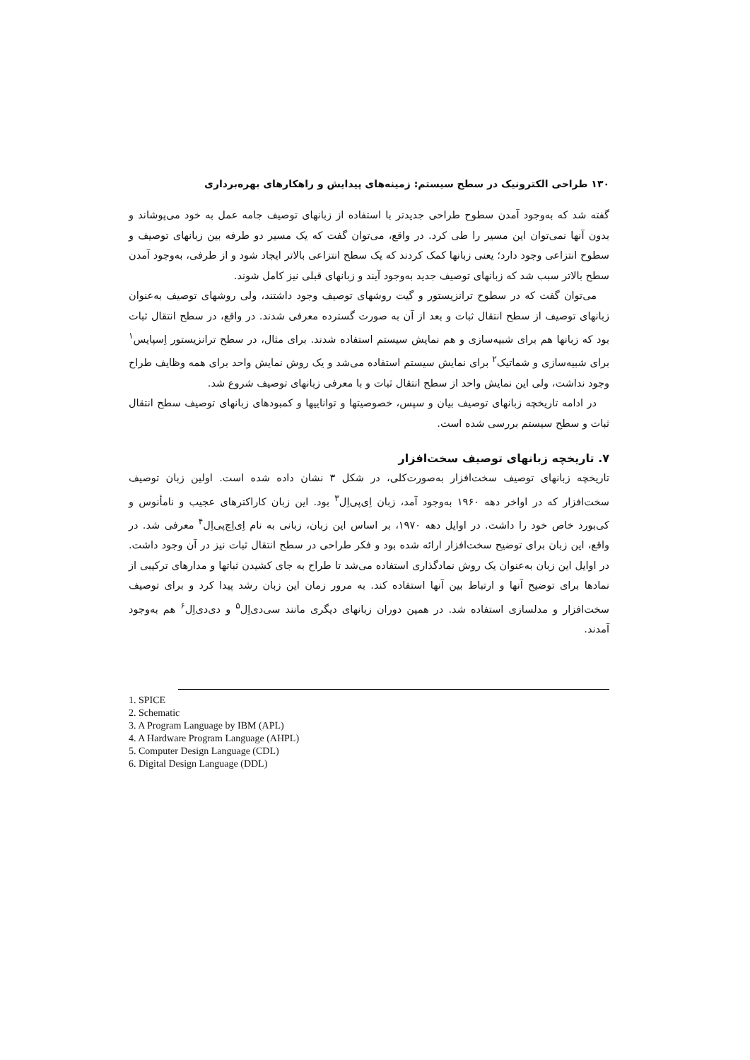۱۳۰ طراحی الکترونیک در سطح سیستم: زمینه‌های پیدایش و راهکارهای بهره‌برداری
گفته شد که به‌وجود آمدن سطوح طراحی جدیدتر با استفاده از زبانهای توصیف جامه عمل به خود می‌پوشاند و بدون آنها نمی‌توان این مسیر را طی کرد. در واقع، می‌توان گفت که یک مسیر دو طرفه بین زبانهای توصیف و سطوح انتزاعی وجود دارد؛ یعنی زبانها کمک کردند که یک سطح انتزاعی بالاتر ایجاد شود و از طرفی، به‌وجود آمدن سطح بالاتر سبب شد که زبانهای توصیف جدید به‌وجود آیند و زبانهای قبلی نیز کامل شوند.
می‌توان گفت که در سطوح ترانزیستور و گیت روشهای توصیف وجود داشتند، ولی روشهای توصیف به‌عنوان زبانهای توصیف از سطح انتقال ثبات و بعد از آن به صورت گسترده معرفی شدند. در واقع، در سطح انتقال ثبات بود که زبانها هم برای شبیه‌سازی و هم نمایش سیستم استفاده شدند. برای مثال، در سطح ترانزیستور اِسپایس<sup>۱</sup> برای شبیه‌سازی و شماتیک<sup>۲</sup> برای نمایش سیستم استفاده می‌شد و یک روش نمایش واحد برای همه وظایف طراح وجود نداشت، ولی این نمایش واحد از سطح انتقال ثبات و با معرفی زبانهای توصیف شروع شد.
در ادامه تاریخچه زبانهای توصیف بیان و سپس، خصوصیتها و تواناییها و کمبودهای زبانهای توصیف سطح انتقال ثبات و سطح سیستم بررسی شده است.
۷. تاریخچه زبانهای توصیف سخت‌افزار
تاریخچه زبانهای توصیف سخت‌افزار به‌صورت‌کلی، در شکل ۳ نشان داده شده است. اولین زبان توصیف سخت‌افزار که در اواخر دهه ۱۹۶۰ به‌وجود آمد، زبان اِی‌پی‌اِل<sup>۳</sup> بود. این زبان کاراکترهای عجیب و نامأنوس و کی‌بورد خاص خود را داشت. در اوایل دهه ۱۹۷۰، بر اساس این زبان، زبانی به نام اِی‌اِچ‌پی‌اِل<sup>۴</sup> معرفی شد. در واقع، این زبان برای توضیح سخت‌افزار ارائه شده بود و فکر طراحی در سطح انتقال ثبات نیز در آن وجود داشت. در اوایل این زبان به‌عنوان یک روش نمادگذاری استفاده می‌شد تا طراح به جای کشیدن ثباتها و مدارهای ترکیبی از نمادها برای توضیح آنها و ارتباط بین آنها استفاده کند. به مرور زمان این زبان رشد پیدا کرد و برای توصیف سخت‌افزار و مدلسازی استفاده شد. در همین دوران زبانهای دیگری مانند سی‌دی‌اِل<sup>۵</sup> و دی‌دی‌اِل<sup>۶</sup> هم به‌وجود آمدند.
1. SPICE
2. Schematic
3. A Program Language by IBM (APL)
4. A Hardware Program Language (AHPL)
5. Computer Design Language (CDL)
6. Digital Design Language (DDL)